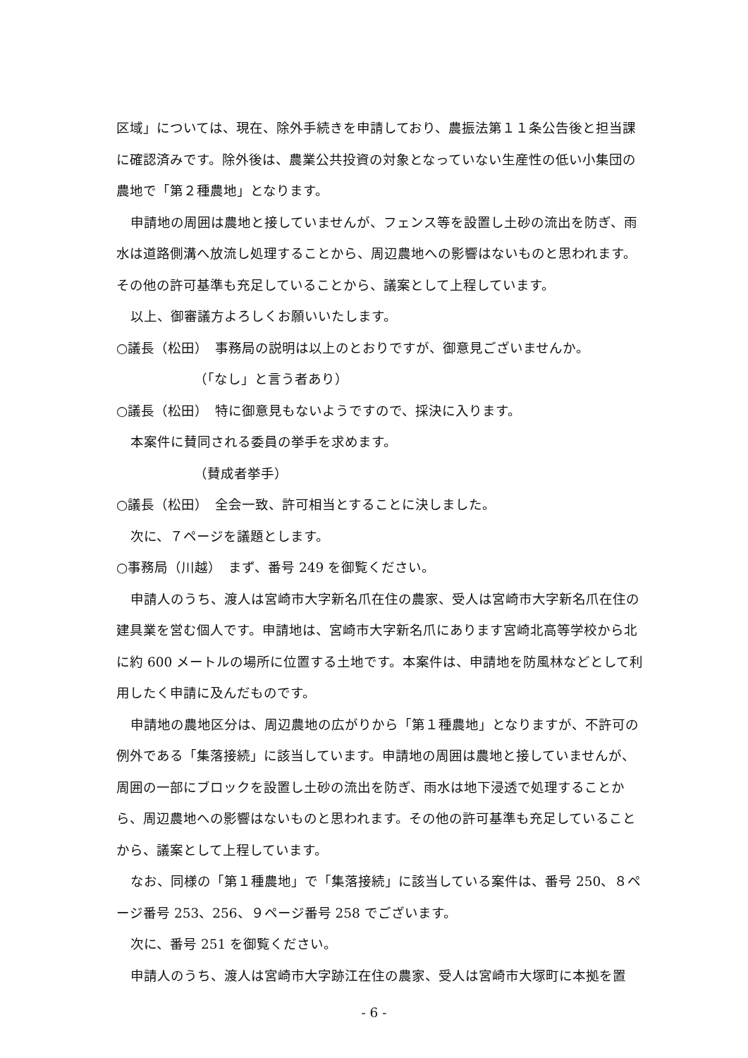区域」については、現在、除外手続きを申請しており、農振法第１１条公告後と担当課に確認済みです。除外後は、農業公共投資の対象となっていない生産性の低い小集団の農地で「第２種農地」となります。
申請地の周囲は農地と接していませんが、フェンス等を設置し土砂の流出を防ぎ、雨水は道路側溝へ放流し処理することから、周辺農地への影響はないものと思われます。その他の許可基準も充足していることから、議案として上程しています。
以上、御審議方よろしくお願いいたします。
○議長（松田）　事務局の説明は以上のとおりですが、御意見ございませんか。
（「なし」と言う者あり）
○議長（松田）　特に御意見もないようですので、採決に入ります。
本案件に賛同される委員の挙手を求めます。
（賛成者挙手）
○議長（松田）　全会一致、許可相当とすることに決しました。
次に、７ページを議題とします。
○事務局（川越）　まず、番号 249 を御覧ください。
申請人のうち、渡人は宮崎市大字新名爪在住の農家、受人は宮崎市大字新名爪在住の建具業を営む個人です。申請地は、宮崎市大字新名爪にあります宮崎北高等学校から北に約 600 メートルの場所に位置する土地です。本案件は、申請地を防風林などとして利用したく申請に及んだものです。
申請地の農地区分は、周辺農地の広がりから「第１種農地」となりますが、不許可の例外である「集落接続」に該当しています。申請地の周囲は農地と接していませんが、周囲の一部にブロックを設置し土砂の流出を防ぎ、雨水は地下浸透で処理することから、周辺農地への影響はないものと思われます。その他の許可基準も充足していることから、議案として上程しています。
なお、同様の「第１種農地」で「集落接続」に該当している案件は、番号 250、８ページ番号 253、256、９ページ番号 258 でございます。
次に、番号 251 を御覧ください。
申請人のうち、渡人は宮崎市大字跡江在住の農家、受人は宮崎市大塚町に本拠を置
- 6 -